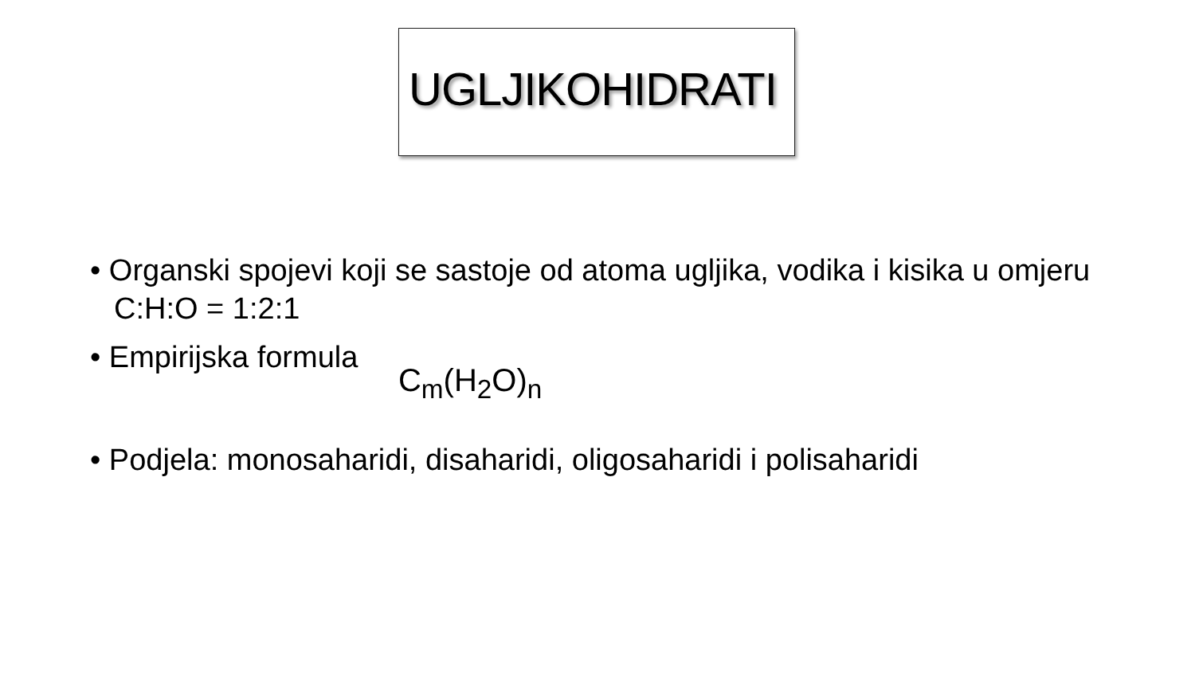UGLJIKOHIDRATI
• Organski spojevi koji se sastoje od atoma ugljika, vodika i kisika u omjeru C:H:O = 1:2:1
• Empirijska formula C<sub>m</sub>(H<sub>2</sub>O)<sub>n</sub>
• Podjela: monosaharidi, disaharidi, oligosaharidi i polisaharidi